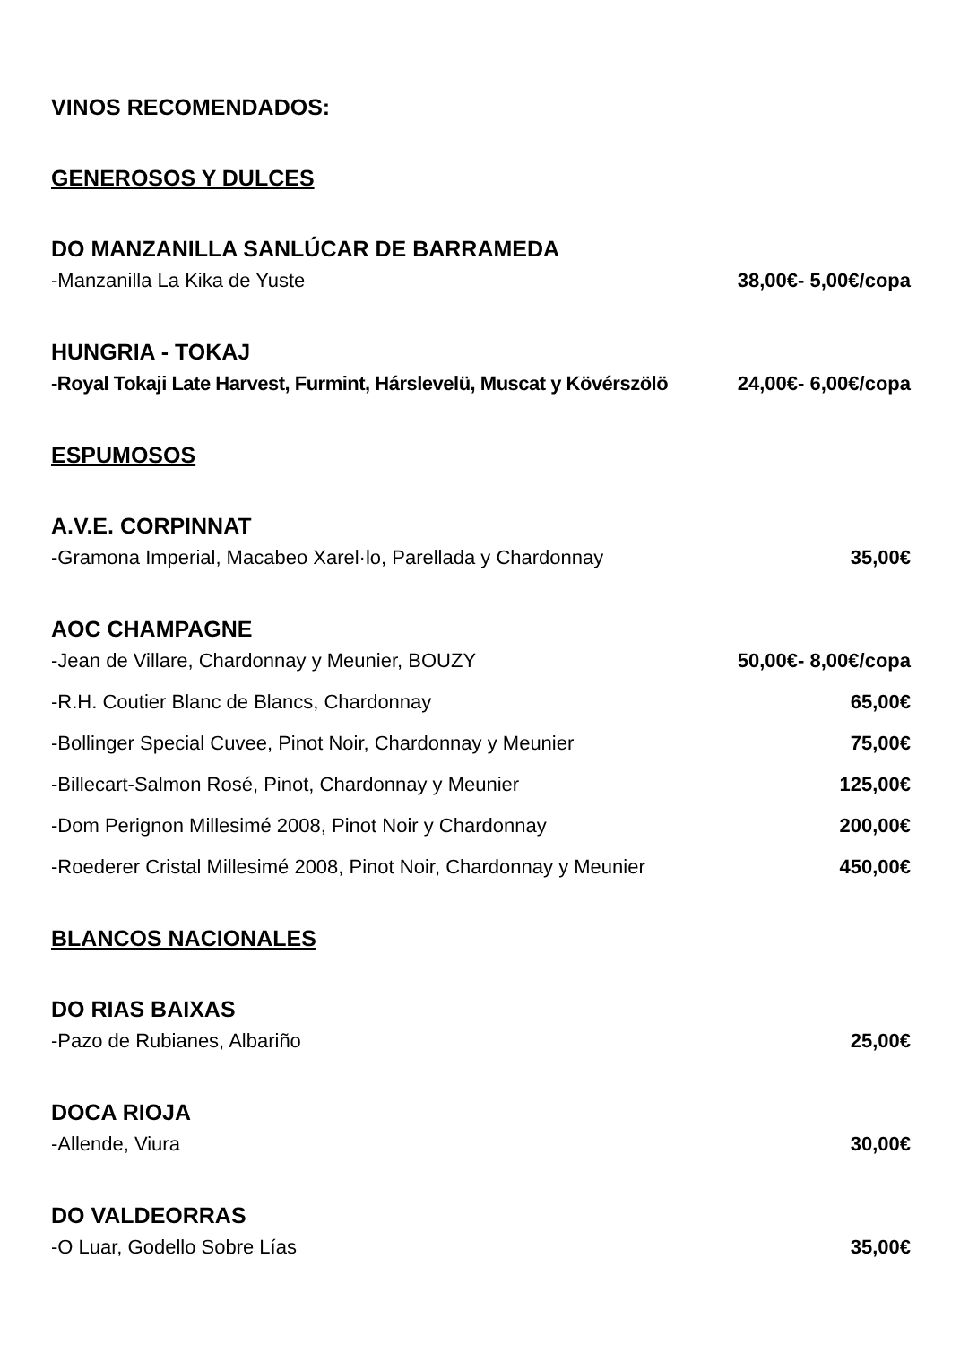VINOS RECOMENDADOS:
GENEROSOS Y DULCES
DO MANZANILLA SANLÚCAR DE BARRAMEDA
-Manzanilla La Kika de Yuste 38,00€- 5,00€/copa
HUNGRIA - TOKAJ
-Royal Tokaji Late Harvest, Furmint, Hárslevelü, Muscat y Kövérszölö 24,00€- 6,00€/copa
ESPUMOSOS
A.V.E. CORPINNAT
-Gramona Imperial, Macabeo Xarel·lo, Parellada y Chardonnay 35,00€
AOC CHAMPAGNE
-Jean de Villare, Chardonnay y Meunier, BOUZY 50,00€- 8,00€/copa
-R.H. Coutier Blanc de Blancs, Chardonnay 65,00€
-Bollinger Special Cuvee, Pinot Noir, Chardonnay y Meunier 75,00€
-Billecart-Salmon Rosé, Pinot, Chardonnay y Meunier 125,00€
-Dom Perignon Millesimé 2008, Pinot Noir y Chardonnay 200,00€
-Roederer Cristal Millesimé 2008, Pinot Noir, Chardonnay y Meunier 450,00€
BLANCOS NACIONALES
DO RIAS BAIXAS
-Pazo de Rubianes, Albariño 25,00€
DOCA RIOJA
-Allende, Viura 30,00€
DO VALDEORRAS
-O Luar, Godello Sobre Lías 35,00€